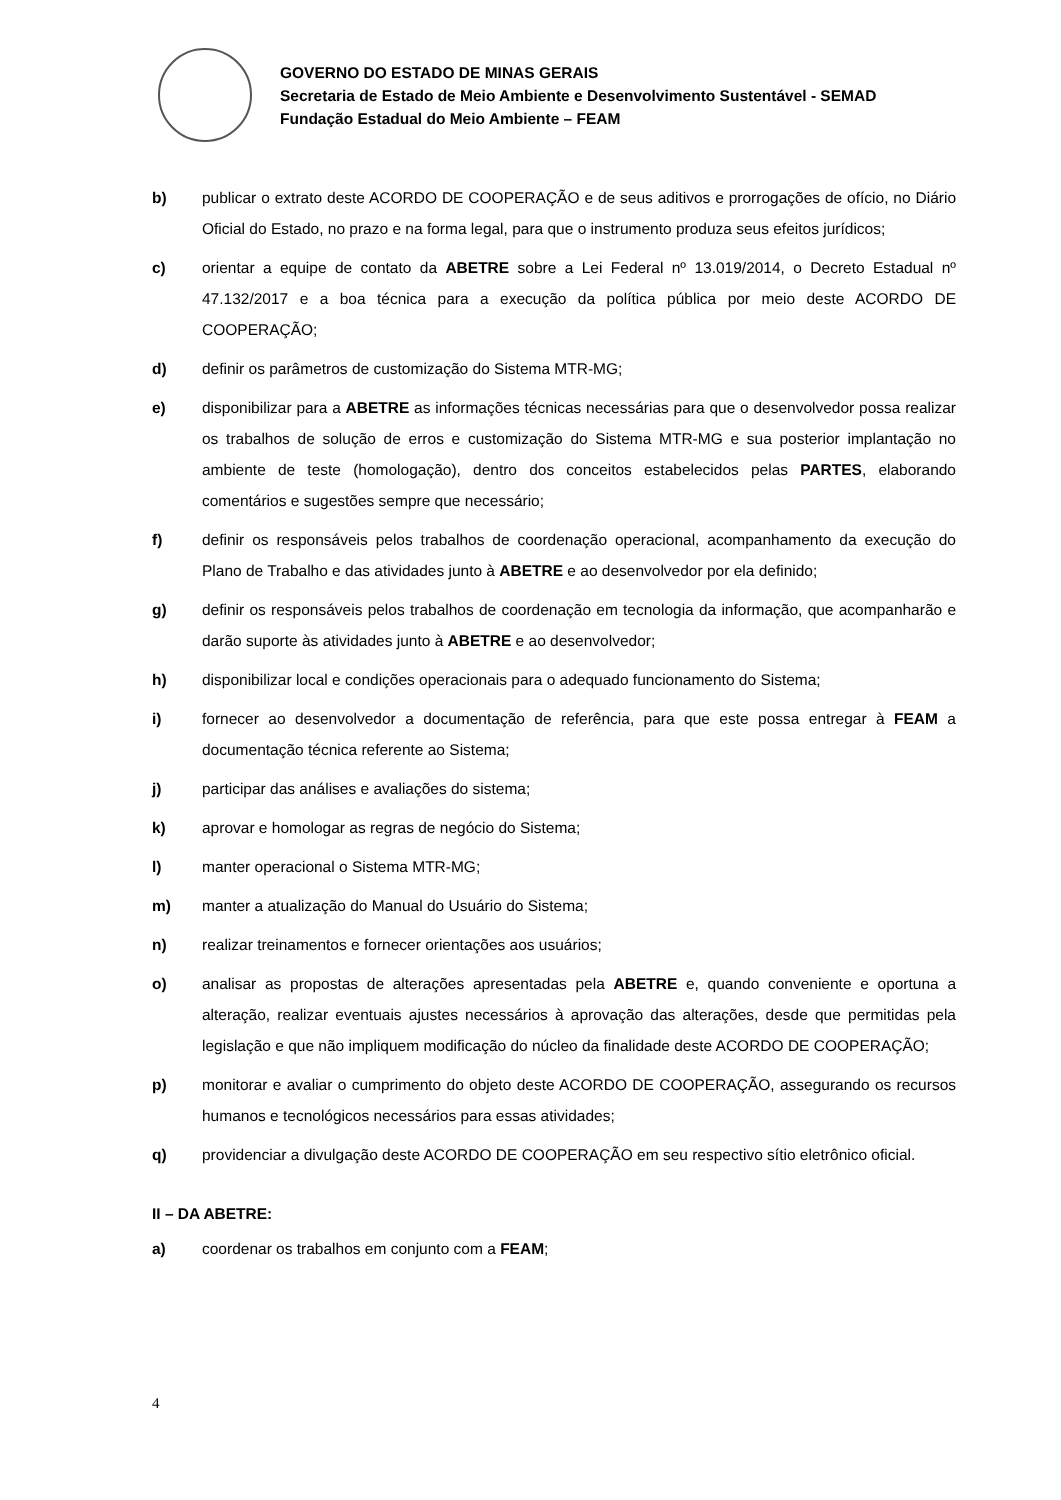GOVERNO DO ESTADO DE MINAS GERAIS
Secretaria de Estado de Meio Ambiente e Desenvolvimento Sustentável - SEMAD
Fundação Estadual do Meio Ambiente – FEAM
b) publicar o extrato deste ACORDO DE COOPERAÇÃO e de seus aditivos e prorrogações de ofício, no Diário Oficial do Estado, no prazo e na forma legal, para que o instrumento produza seus efeitos jurídicos;
c) orientar a equipe de contato da ABETRE sobre a Lei Federal nº 13.019/2014, o Decreto Estadual nº 47.132/2017 e a boa técnica para a execução da política pública por meio deste ACORDO DE COOPERAÇÃO;
d) definir os parâmetros de customização do Sistema MTR-MG;
e) disponibilizar para a ABETRE as informações técnicas necessárias para que o desenvolvedor possa realizar os trabalhos de solução de erros e customização do Sistema MTR-MG e sua posterior implantação no ambiente de teste (homologação), dentro dos conceitos estabelecidos pelas PARTES, elaborando comentários e sugestões sempre que necessário;
f) definir os responsáveis pelos trabalhos de coordenação operacional, acompanhamento da execução do Plano de Trabalho e das atividades junto à ABETRE e ao desenvolvedor por ela definido;
g) definir os responsáveis pelos trabalhos de coordenação em tecnologia da informação, que acompanharão e darão suporte às atividades junto à ABETRE e ao desenvolvedor;
h) disponibilizar local e condições operacionais para o adequado funcionamento do Sistema;
i) fornecer ao desenvolvedor a documentação de referência, para que este possa entregar à FEAM a documentação técnica referente ao Sistema;
j) participar das análises e avaliações do sistema;
k) aprovar e homologar as regras de negócio do Sistema;
l) manter operacional o Sistema MTR-MG;
m) manter a atualização do Manual do Usuário do Sistema;
n) realizar treinamentos e fornecer orientações aos usuários;
o) analisar as propostas de alterações apresentadas pela ABETRE e, quando conveniente e oportuna a alteração, realizar eventuais ajustes necessários à aprovação das alterações, desde que permitidas pela legislação e que não impliquem modificação do núcleo da finalidade deste ACORDO DE COOPERAÇÃO;
p) monitorar e avaliar o cumprimento do objeto deste ACORDO DE COOPERAÇÃO, assegurando os recursos humanos e tecnológicos necessários para essas atividades;
q) providenciar a divulgação deste ACORDO DE COOPERAÇÃO em seu respectivo sítio eletrônico oficial.
II – DA ABETRE:
a) coordenar os trabalhos em conjunto com a FEAM;
4